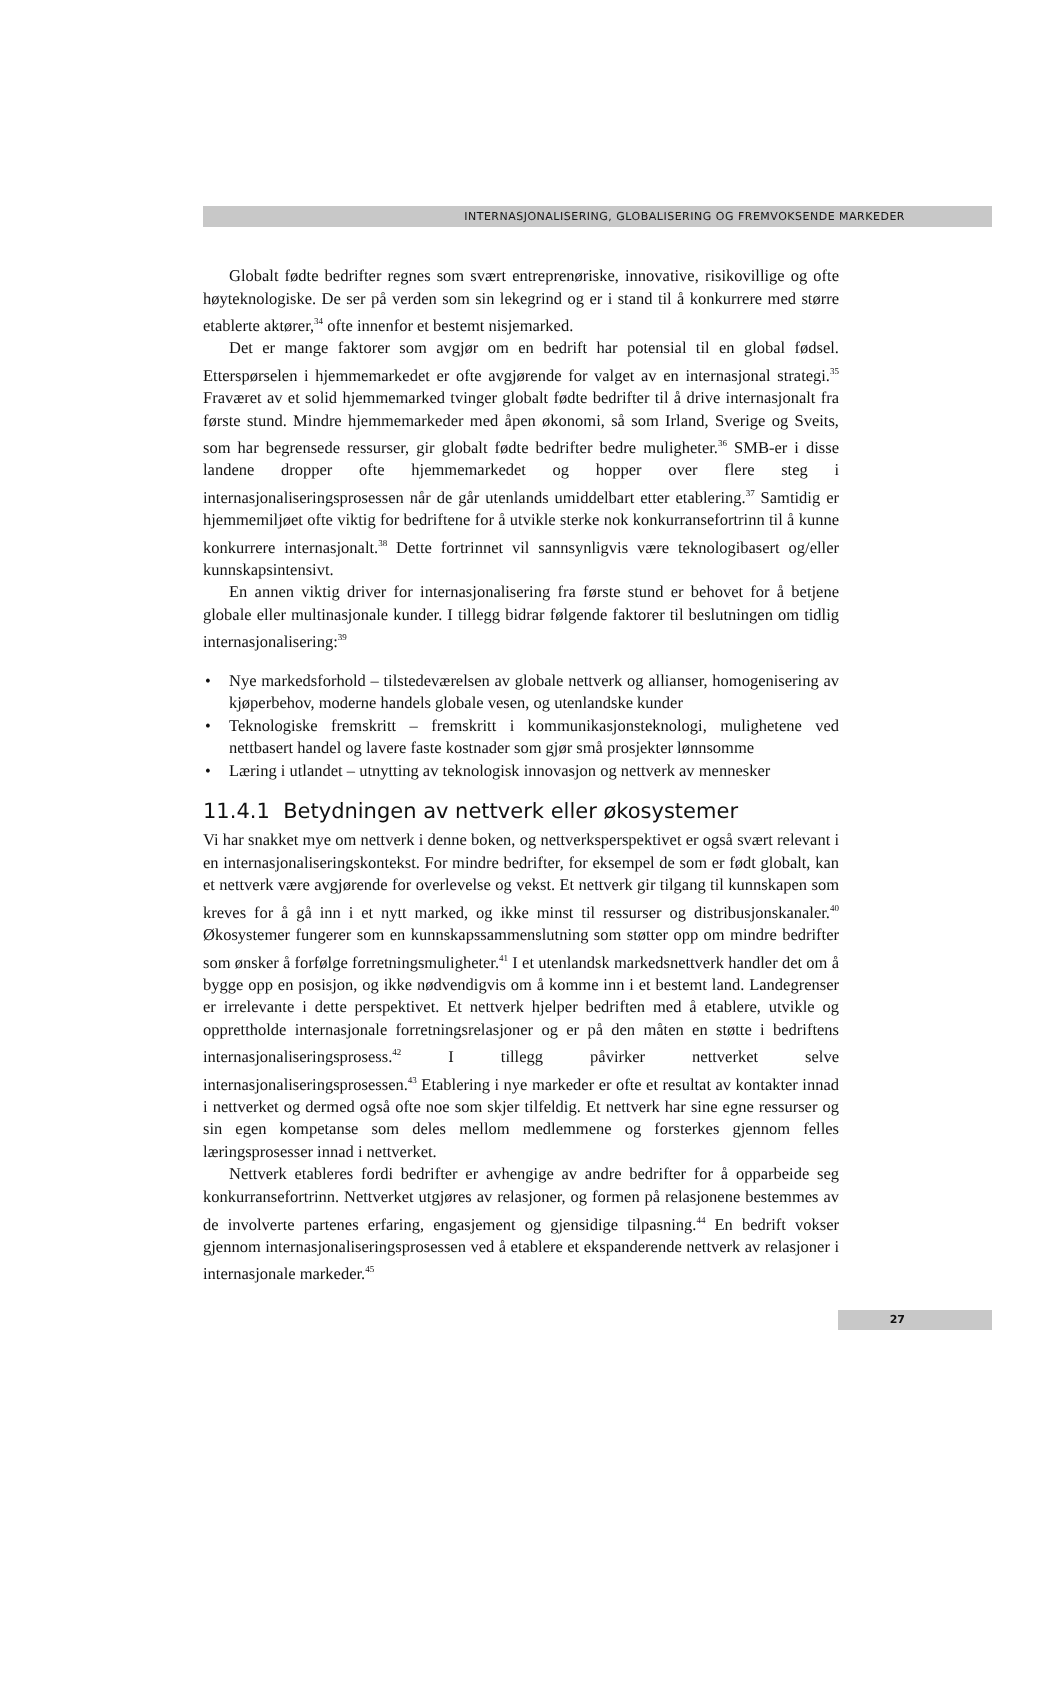INTERNASJONALISERING, GLOBALISERING OG FREMVOKSENDE MARKEDER
Globalt fødte bedrifter regnes som svært entreprenøriske, innovative, risikovillige og ofte høyteknologiske. De ser på verden som sin lekegrind og er i stand til å konkurrere med større etablerte aktører,<sup>34</sup> ofte innenfor et bestemt nisjemarked.
Det er mange faktorer som avgjør om en bedrift har potensial til en global fødsel. Etterspørselen i hjemmemarkedet er ofte avgjørende for valget av en internasjonal strategi.<sup>35</sup> Fraværet av et solid hjemmemarked tvinger globalt fødte bedrifter til å drive internasjonalt fra første stund. Mindre hjemmemarkeder med åpen økonomi, så som Irland, Sverige og Sveits, som har begrensede ressurser, gir globalt fødte bedrifter bedre muligheter.<sup>36</sup> SMB-er i disse landene dropper ofte hjemmemarkedet og hopper over flere steg i internasjonaliseringsprosessen når de går utenlands umiddelbart etter etablering.<sup>37</sup> Samtidig er hjemmemiljøet ofte viktig for bedriftene for å utvikle sterke nok konkurransefortrinn til å kunne konkurrere internasjonalt.<sup>38</sup> Dette fortrinnet vil sannsynligvis være teknologibasert og/eller kunnskapsintensivt.
En annen viktig driver for internasjonalisering fra første stund er behovet for å betjene globale eller multinasjonale kunder. I tillegg bidrar følgende faktorer til beslutningen om tidlig internasjonalisering:<sup>39</sup>
• Nye markedsforhold – tilstedeværelsen av globale nettverk og allianser, homogenisering av kjøperbehov, moderne handels globale vesen, og utenlandske kunder
• Teknologiske fremskritt – fremskritt i kommunikasjonsteknologi, mulighetene ved nettbasert handel og lavere faste kostnader som gjør små prosjekter lønnsomme
• Læring i utlandet – utnytting av teknologisk innovasjon og nettverk av mennesker
11.4.1 Betydningen av nettverk eller økosystemer
Vi har snakket mye om nettverk i denne boken, og nettverksperspektivet er også svært relevant i en internasjonaliseringskontekst. For mindre bedrifter, for eksempel de som er født globalt, kan et nettverk være avgjørende for overlevelse og vekst. Et nettverk gir tilgang til kunnskapen som kreves for å gå inn i et nytt marked, og ikke minst til ressurser og distribusjonskanaler.<sup>40</sup> Økosystemer fungerer som en kunnskapssammenslutning som støtter opp om mindre bedrifter som ønsker å forfølge forretningsmuligheter.<sup>41</sup> I et utenlandsk markedsnettverk handler det om å bygge opp en posisjon, og ikke nødvendigvis om å komme inn i et bestemt land. Landegrenser er irrelevante i dette perspektivet. Et nettverk hjelper bedriften med å etablere, utvikle og opprettholde internasjonale forretningsrelasjoner og er på den måten en støtte i bedriftens internasjonaliseringsprosess.<sup>42</sup> I tillegg påvirker nettverket selve internasjonaliseringsprosessen.<sup>43</sup> Etablering i nye markeder er ofte et resultat av kontakter innad i nettverket og dermed også ofte noe som skjer tilfeldig. Et nettverk har sine egne ressurser og sin egen kompetanse som deles mellom medlemmene og forsterkes gjennom felles læringsprosesser innad i nettverket.
Nettverk etableres fordi bedrifter er avhengige av andre bedrifter for å opparbeide seg konkurransefortrinn. Nettverket utgjøres av relasjoner, og formen på relasjonene bestemmes av de involverte partenes erfaring, engasjement og gjensidige tilpasning.<sup>44</sup> En bedrift vokser gjennom internasjonaliseringsprosessen ved å etablere et ekspanderende nettverk av relasjoner i internasjonale markeder.<sup>45</sup>
27